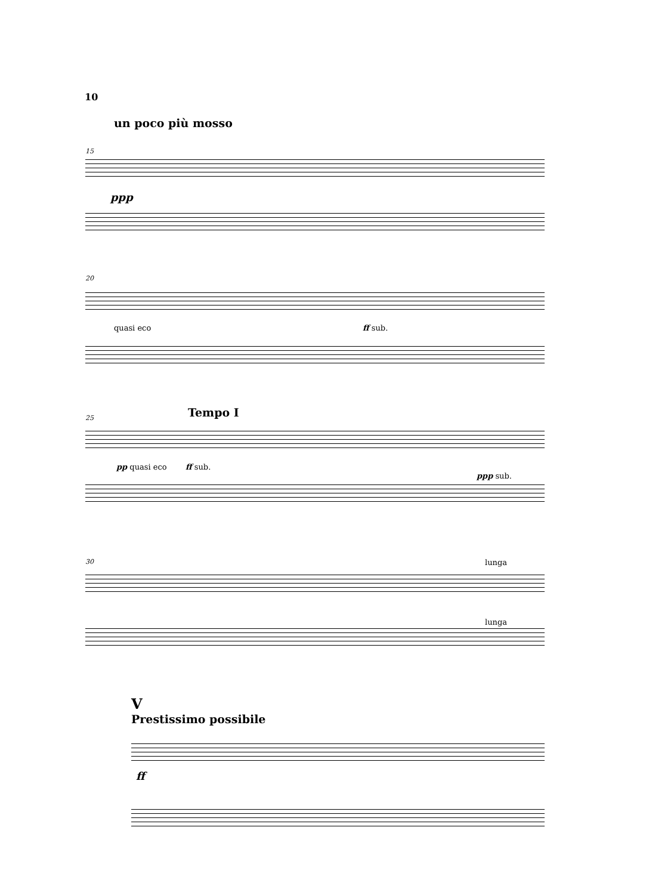10
un poco più mosso
15
ppp
20
quasi eco ff sub.
Tempo I
25
pp quasi eco ff sub.
ppp sub.
30 lunga
lunga
V
Prestissimo possibile
ff